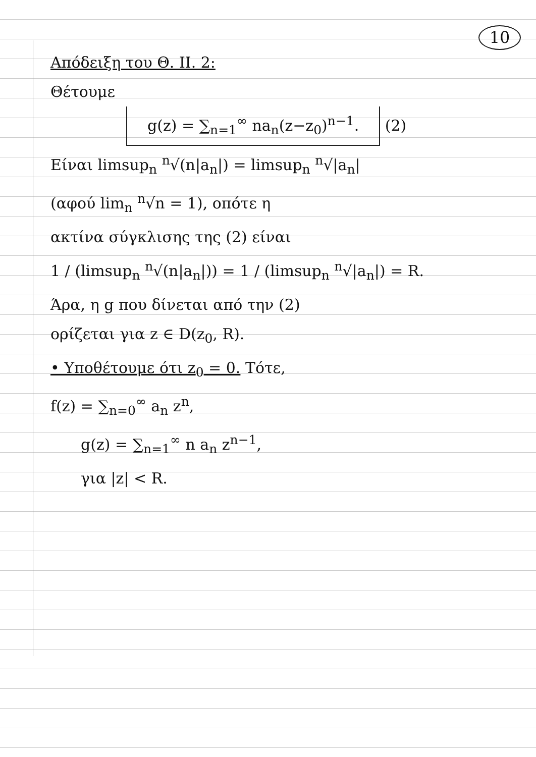10
Απόδειξη του Θ. ΙΙ. 2:
Θέτουμε
g(z) = ∑<sub>n=1</sub><sup>∞</sup> na<sub>n</sub>(z−z<sub>0</sub>)<sup>n−1</sup>. (2)
Είναι limsup<sub>n</sub> <sup>n</sup>√(n|a<sub>n</sub>|) = limsup<sub>n</sub> <sup>n</sup>√|a<sub>n</sub>|
(αφού lim<sub>n</sub> <sup>n</sup>√n = 1), οπότε η
ακτίνα σύγκλισης της (2) είναι
1 / (limsup<sub>n</sub> <sup>n</sup>√(n|a<sub>n</sub>|)) = 1 / (limsup<sub>n</sub> <sup>n</sup>√|a<sub>n</sub>|) = R.
Άρα, η g που δίνεται από την (2)
ορίζεται για z ∈ D(z<sub>0</sub>, R).
• Υποθέτουμε ότι z<sub>0</sub> = 0. Τότε,
f(z) = ∑<sub>n=0</sub><sup>∞</sup> a<sub>n</sub> z<sup>n</sup>,
g(z) = ∑<sub>n=1</sub><sup>∞</sup> n a<sub>n</sub> z<sup>n−1</sup>,
για |z| < R.